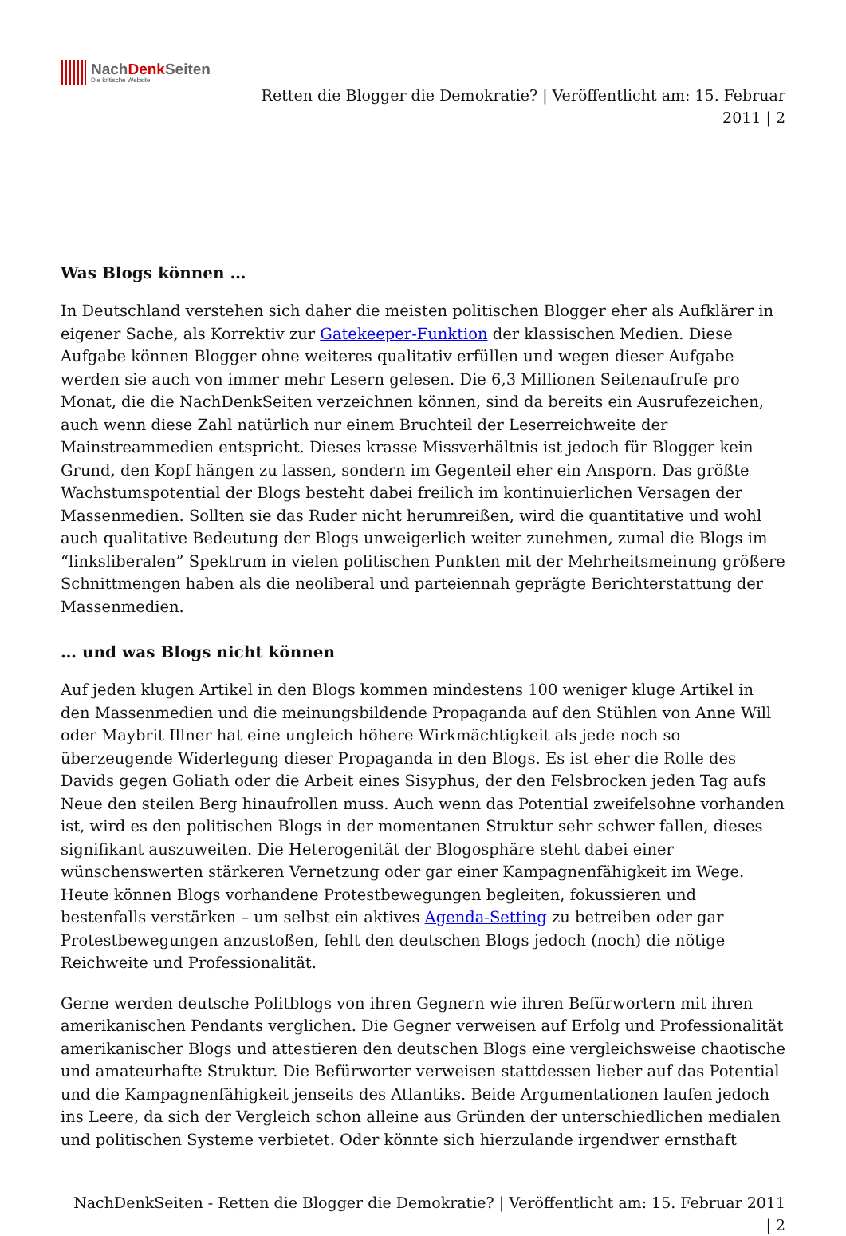NachDenk Seiten
Die kritische Website
Retten die Blogger die Demokratie? | Veröffentlicht am: 15. Februar
2011 | 2
Was Blogs können …
In Deutschland verstehen sich daher die meisten politischen Blogger eher als Aufklärer in eigener Sache, als Korrektiv zur Gatekeeper-Funktion der klassischen Medien. Diese Aufgabe können Blogger ohne weiteres qualitativ erfüllen und wegen dieser Aufgabe werden sie auch von immer mehr Lesern gelesen. Die 6,3 Millionen Seitenaufrufe pro Monat, die die NachDenkSeiten verzeichnen können, sind da bereits ein Ausrufezeichen, auch wenn diese Zahl natürlich nur einem Bruchteil der Leserreichweite der Mainstreammedien entspricht. Dieses krasse Missverhältnis ist jedoch für Blogger kein Grund, den Kopf hängen zu lassen, sondern im Gegenteil eher ein Ansporn. Das größte Wachstumspotential der Blogs besteht dabei freilich im kontinuierlichen Versagen der Massenmedien. Sollten sie das Ruder nicht herumreißen, wird die quantitative und wohl auch qualitative Bedeutung der Blogs unweigerlich weiter zunehmen, zumal die Blogs im “linksliberalen” Spektrum in vielen politischen Punkten mit der Mehrheitsmeinung größere Schnittmengen haben als die neoliberal und parteiennah geprägte Berichterstattung der Massenmedien.
… und was Blogs nicht können
Auf jeden klugen Artikel in den Blogs kommen mindestens 100 weniger kluge Artikel in den Massenmedien und die meinungsbildende Propaganda auf den Stühlen von Anne Will oder Maybrit Illner hat eine ungleich höhere Wirkmächtigkeit als jede noch so überzeugende Widerlegung dieser Propaganda in den Blogs. Es ist eher die Rolle des Davids gegen Goliath oder die Arbeit eines Sisyphus, der den Felsbrocken jeden Tag aufs Neue den steilen Berg hinaufrollen muss. Auch wenn das Potential zweifelsohne vorhanden ist, wird es den politischen Blogs in der momentanen Struktur sehr schwer fallen, dieses signifikant auszuweiten. Die Heterogenität der Blogosphäre steht dabei einer wünschenswerten stärkeren Vernetzung oder gar einer Kampagnenfähigkeit im Wege. Heute können Blogs vorhandene Protestbewegungen begleiten, fokussieren und bestenfalls verstärken – um selbst ein aktives Agenda-Setting zu betreiben oder gar Protestbewegungen anzustoßen, fehlt den deutschen Blogs jedoch (noch) die nötige Reichweite und Professionalität.
Gerne werden deutsche Politblogs von ihren Gegnern wie ihren Befürwortern mit ihren amerikanischen Pendants verglichen. Die Gegner verweisen auf Erfolg und Professionalität amerikanischer Blogs und attestieren den deutschen Blogs eine vergleichsweise chaotische und amateurhafte Struktur. Die Befürworter verweisen stattdessen lieber auf das Potential und die Kampagnenfähigkeit jenseits des Atlantiks. Beide Argumentationen laufen jedoch ins Leere, da sich der Vergleich schon alleine aus Gründen der unterschiedlichen medialen und politischen Systeme verbietet. Oder könnte sich hierzulande irgendwer ernsthaft
NachDenkSeiten - Retten die Blogger die Demokratie? | Veröffentlicht am: 15. Februar 2011
| 2